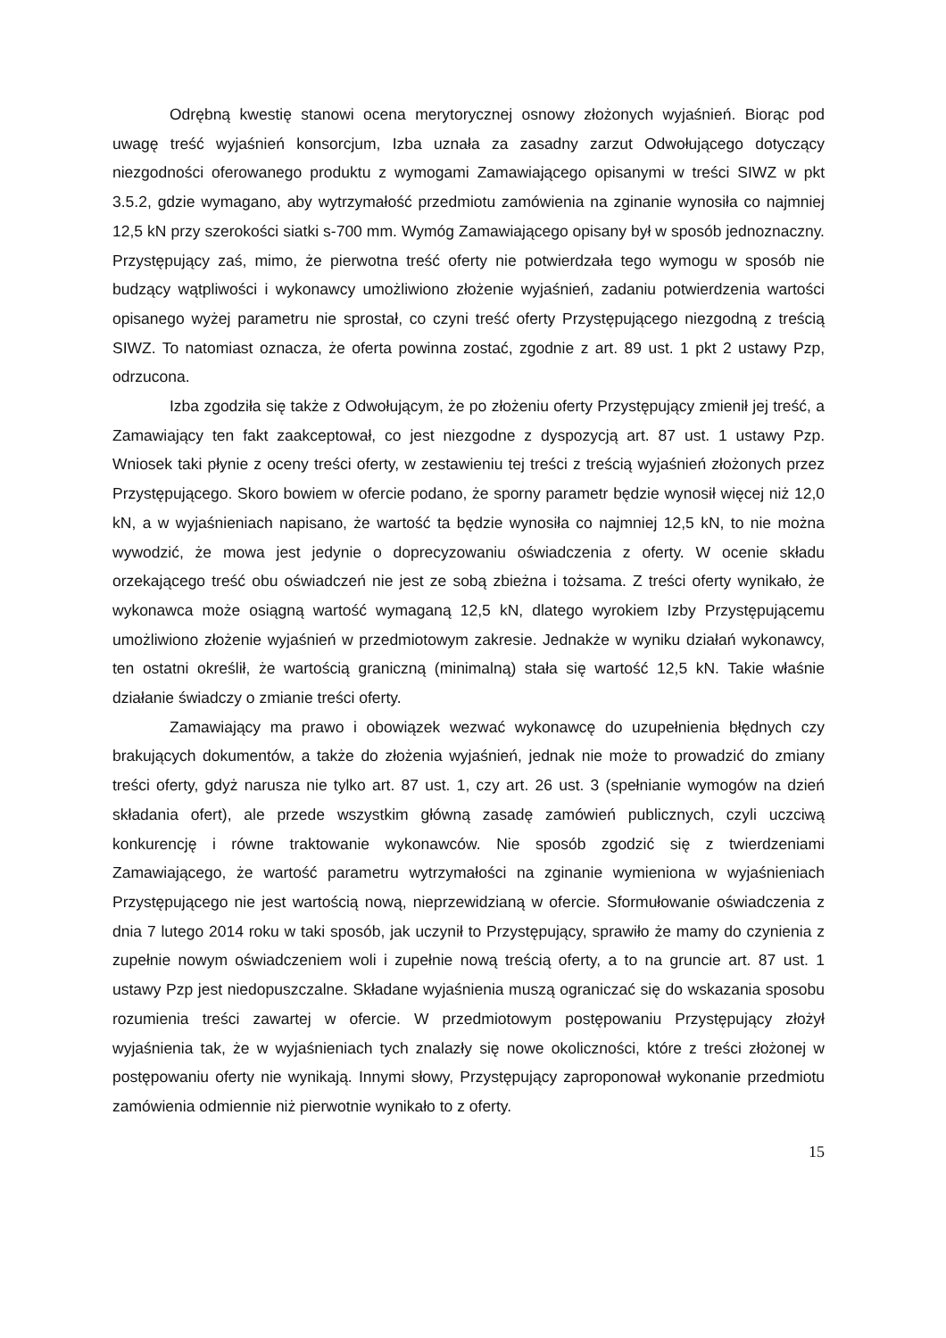Odrębną kwestię stanowi ocena merytorycznej osnowy złożonych wyjaśnień. Biorąc pod uwagę treść wyjaśnień konsorcjum, Izba uznała za zasadny zarzut Odwołującego dotyczący niezgodności oferowanego produktu z wymogami Zamawiającego opisanymi w treści SIWZ w pkt 3.5.2, gdzie wymagano, aby wytrzymałość przedmiotu zamówienia na zginanie wynosiła co najmniej 12,5 kN przy szerokości siatki s-700 mm. Wymóg Zamawiającego opisany był w sposób jednoznaczny. Przystępujący zaś, mimo, że pierwotna treść oferty nie potwierdzała tego wymogu w sposób nie budzący wątpliwości i wykonawcy umożliwiono złożenie wyjaśnień, zadaniu potwierdzenia wartości opisanego wyżej parametru nie sprostał, co czyni treść oferty Przystępującego niezgodną z treścią SIWZ. To natomiast oznacza, że oferta powinna zostać, zgodnie z art. 89 ust. 1 pkt 2 ustawy Pzp, odrzucona.
Izba zgodziła się także z Odwołującym, że po złożeniu oferty Przystępujący zmienił jej treść, a Zamawiający ten fakt zaakceptował, co jest niezgodne z dyspozycją art. 87 ust. 1 ustawy Pzp. Wniosek taki płynie z oceny treści oferty, w zestawieniu tej treści z treścią wyjaśnień złożonych przez Przystępującego. Skoro bowiem w ofercie podano, że sporny parametr będzie wynosił więcej niż 12,0 kN, a w wyjaśnieniach napisano, że wartość ta będzie wynosiła co najmniej 12,5 kN, to nie można wywodzić, że mowa jest jedynie o doprecyzowaniu oświadczenia z oferty. W ocenie składu orzekającego treść obu oświadczeń nie jest ze sobą zbieżna i tożsama. Z treści oferty wynikało, że wykonawca może osiągną wartość wymaganą 12,5 kN, dlatego wyrokiem Izby Przystępującemu umożliwiono złożenie wyjaśnień w przedmiotowym zakresie. Jednakże w wyniku działań wykonawcy, ten ostatni określił, że wartością graniczną (minimalną) stała się wartość 12,5 kN. Takie właśnie działanie świadczy o zmianie treści oferty.
Zamawiający ma prawo i obowiązek wezwać wykonawcę do uzupełnienia błędnych czy brakujących dokumentów, a także do złożenia wyjaśnień, jednak nie może to prowadzić do zmiany treści oferty, gdyż narusza nie tylko art. 87 ust. 1, czy art. 26 ust. 3 (spełnianie wymogów na dzień składania ofert), ale przede wszystkim główną zasadę zamówień publicznych, czyli uczciwą konkurencję i równe traktowanie wykonawców. Nie sposób zgodzić się z twierdzeniami Zamawiającego, że wartość parametru wytrzymałości na zginanie wymieniona w wyjaśnieniach Przystępującego nie jest wartością nową, nieprzewidzianą w ofercie. Sformułowanie oświadczenia z dnia 7 lutego 2014 roku w taki sposób, jak uczynił to Przystępujący, sprawiło że mamy do czynienia z zupełnie nowym oświadczeniem woli i zupełnie nową treścią oferty, a to na gruncie art. 87 ust. 1 ustawy Pzp jest niedopuszczalne. Składane wyjaśnienia muszą ograniczać się do wskazania sposobu rozumienia treści zawartej w ofercie. W przedmiotowym postępowaniu Przystępujący złożył wyjaśnienia tak, że w wyjaśnieniach tych znalazły się nowe okoliczności, które z treści złożonej w postępowaniu oferty nie wynikają. Innymi słowy, Przystępujący zaproponował wykonanie przedmiotu zamówienia odmiennie niż pierwotnie wynikało to z oferty.
15